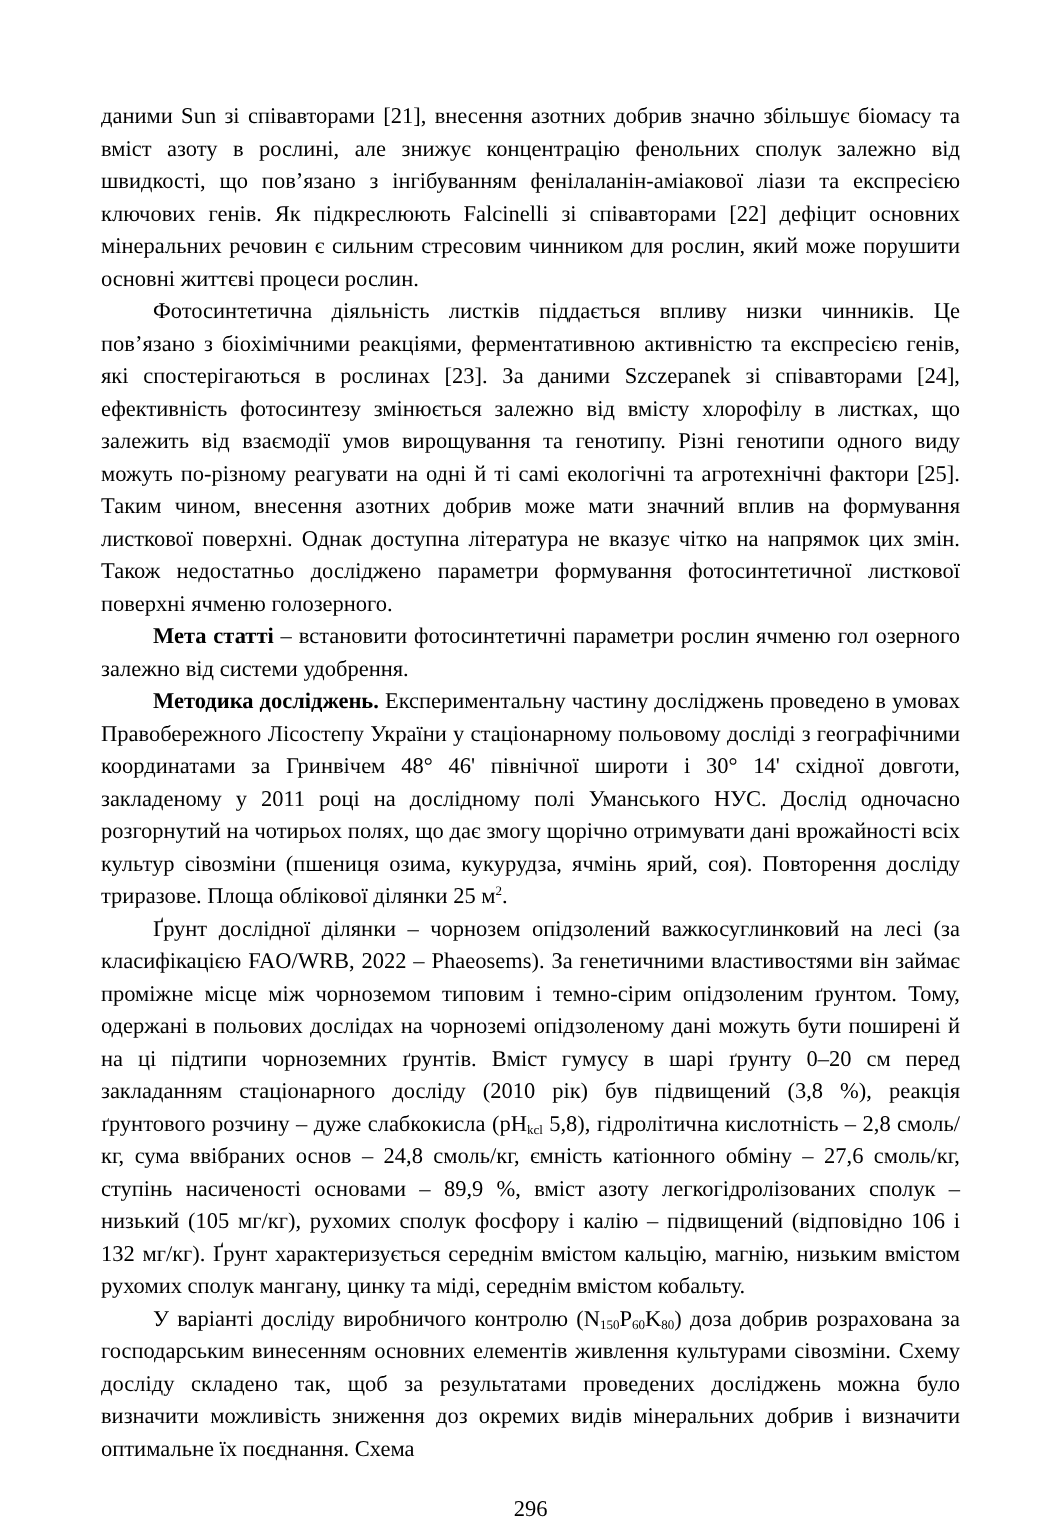даними Sun зі співавторами [21], внесення азотних добрив значно збільшує біомасу та вміст азоту в рослині, але знижує концентрацію фенольних сполук залежно від швидкості, що пов’язано з інгібуванням фенілаланін-аміакової ліази та експресією ключових генів. Як підкреслюють Falcinelli зі співавторами [22] дефіцит основних мінеральних речовин є сильним стресовим чинником для рослин, який може порушити основні життєві процеси рослин.
Фотосинтетична діяльність листків піддається впливу низки чинників. Це пов’язано з біохімічними реакціями, ферментативною активністю та експресією генів, які спостерігаються в рослинах [23]. За даними Szczepanek зі співавторами [24], ефективність фотосинтезу змінюється залежно від вмісту хлорофілу в листках, що залежить від взаємодії умов вирощування та генотипу. Різні генотипи одного виду можуть по-різному реагувати на одні й ті самі екологічні та агротехнічні фактори [25]. Таким чином, внесення азотних добрив може мати значний вплив на формування листкової поверхні. Однак доступна література не вказує чітко на напрямок цих змін. Також недостатньо досліджено параметри формування фотосинтетичної листкової поверхні ячменю голозерного.
Мета статті – встановити фотосинтетичні параметри рослин ячменю гол озерного залежно від системи удобрення.
Методика досліджень. Експериментальну частину досліджень проведено в умовах Правобережного Лісостепу України у стаціонарному польовому досліді з географічними координатами за Гринвічем 48° 46' північної широти і 30° 14' східної довготи, закладеному у 2011 році на дослідному полі Уманського НУС. Дослід одночасно розгорнутий на чотирьох полях, що дає змогу щорічно отримувати дані врожайності всіх культур сівозміни (пшениця озима, кукурудза, ячмінь ярий, соя). Повторення досліду триразове. Площа облікової ділянки 25 м<sup>2</sup>.
Ґрунт дослідної ділянки – чорнозем опідзолений важкосуглинковий на лесі (за класифікацією FAO/WRB, 2022 – Phaeosems). За генетичними властивостями він займає проміжне місце між чорноземом типовим і темно-сірим опідзоленим ґрунтом. Тому, одержані в польових дослідах на чорноземі опідзоленому дані можуть бути поширені й на ці підтипи чорноземних ґрунтів. Вміст гумусу в шарі ґрунту 0–20 см перед закладанням стаціонарного досліду (2010 рік) був підвищений (3,8 %), реакція ґрунтового розчину – дуже слабкокисла (pH<sub>kcl</sub> 5,8), гідролітична кислотність – 2,8 смоль/кг, сума ввібраних основ – 24,8 смоль/кг, ємність катіонного обміну – 27,6 смоль/кг, ступінь насиченості основами – 89,9 %, вміст азоту легкогідролізованих сполук – низький (105 мг/кг), рухомих сполук фосфору і калію – підвищений (відповідно 106 і 132 мг/кг). Ґрунт характеризується середнім вмістом кальцію, магнію, низьким вмістом рухомих сполук мангану, цинку та міді, середнім вмістом кобальту.
У варіанті досліду виробничого контролю (N<sub>150</sub>P<sub>60</sub>K<sub>80</sub>) доза добрив розрахована за господарським винесенням основних елементів живлення культурами сівозміни. Схему досліду складено так, щоб за результатами проведених досліджень можна було визначити можливість зниження доз окремих видів мінеральних добрив і визначити оптимальне їх поєднання. Схема
296